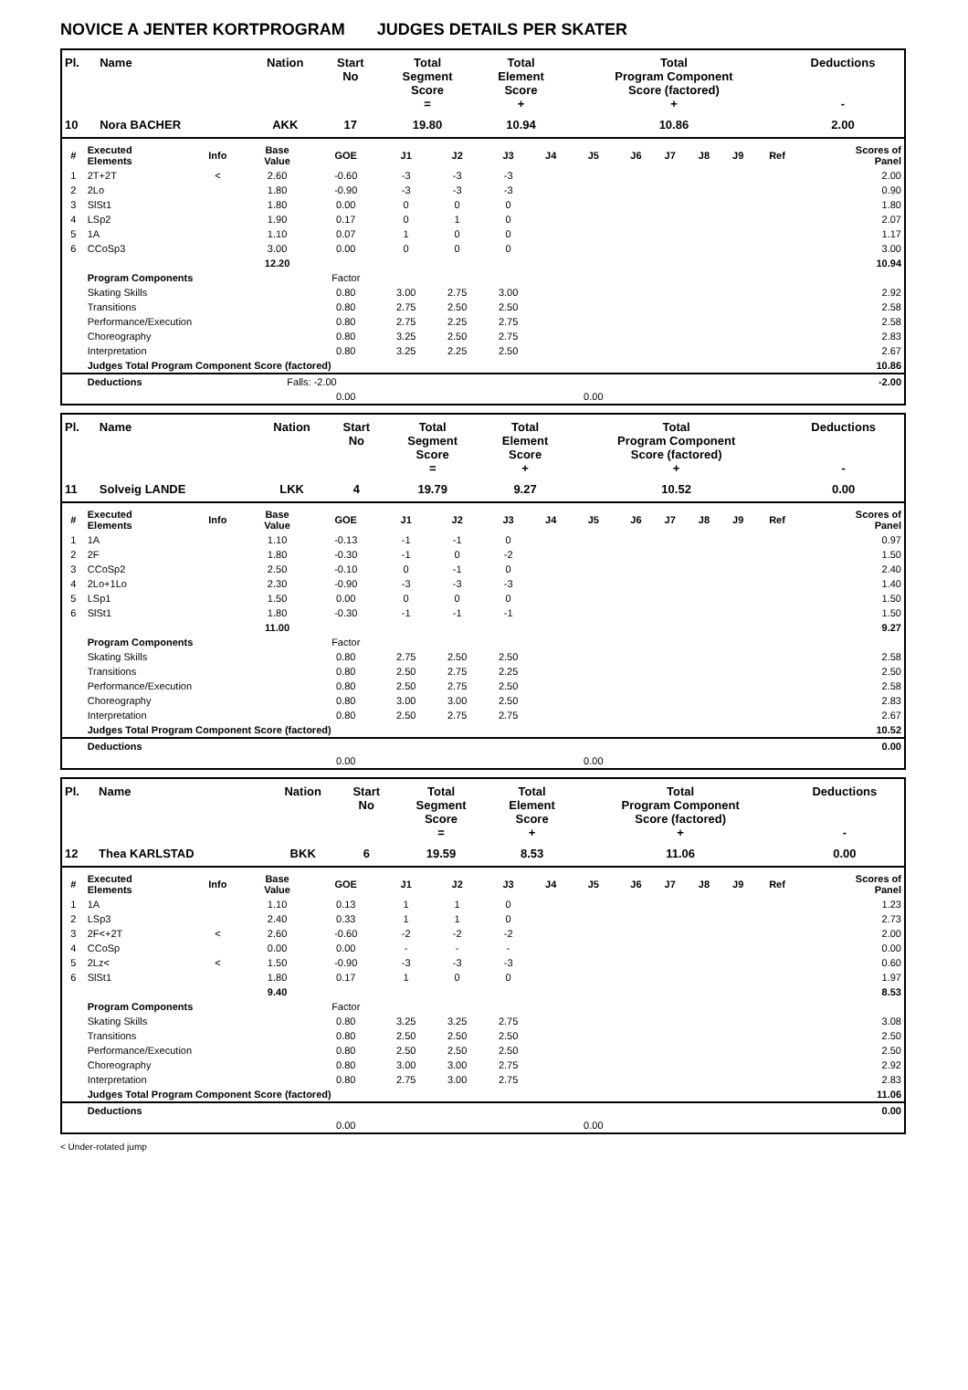NOVICE A JENTER KORTPROGRAM JUDGES DETAILS PER SKATER
| Pl. | Name | Nation | Start No | Total Segment Score = | Total Element Score + | Total Program Component Score (factored) + | Deductions - |
| --- | --- | --- | --- | --- | --- | --- | --- |
| 10 | Nora BACHER | AKK | 17 | 19.80 | 10.94 | 10.86 | 2.00 |
| # | Executed Elements | Info | Base Value | GOE | J1 | J2 | J3 | J4 | J5 | J6 | J7 | J8 | J9 | Ref | Scores of Panel |
| --- | --- | --- | --- | --- | --- | --- | --- | --- | --- | --- | --- | --- | --- | --- | --- |
| 1 | 2T+2T | < | 2.60 | -0.60 | -3 | -3 | -3 | | | | | | | | 2.00 |
| 2 | 2Lo | | 1.80 | -0.90 | -3 | -3 | -3 | | | | | | | | 0.90 |
| 3 | SlSt1 | | 1.80 | 0.00 | 0 | 0 | 0 | | | | | | | | 1.80 |
| 4 | LSp2 | | 1.90 | 0.17 | 0 | 1 | 0 | | | | | | | | 2.07 |
| 5 | 1A | | 1.10 | 0.07 | 1 | 0 | 0 | | | | | | | | 1.17 |
| 6 | CCoSp3 | | 3.00 | 0.00 | 0 | 0 | 0 | | | | | | | | 3.00 |
| | | | 12.20 | | | | | | | | | | | | 10.94 |
| | Program Components | | | Factor | | | | | | | | | | | |
| | Skating Skills | | | 0.80 | 3.00 | 2.75 | 3.00 | | | | | | | | 2.92 |
| | Transitions | | | 0.80 | 2.75 | 2.50 | 2.50 | | | | | | | | 2.58 |
| | Performance/Execution | | | 0.80 | 2.75 | 2.25 | 2.75 | | | | | | | | 2.58 |
| | Choreography | | | 0.80 | 3.25 | 2.50 | 2.75 | | | | | | | | 2.83 |
| | Interpretation | | | 0.80 | 3.25 | 2.25 | 2.50 | | | | | | | | 2.67 |
| | Judges Total Program Component Score (factored) | | | | | | | | | | | | | | 10.86 |
| | Deductions | | Falls: -2.00 | | | | | | | | | | | | -2.00 |
| | | | | 0.00 | | | | | 0.00 | | | | | | |
| Pl. | Name | Nation | Start No | Total Segment Score = | Total Element Score + | Total Program Component Score (factored) + | Deductions - |
| --- | --- | --- | --- | --- | --- | --- | --- |
| 11 | Solveig LANDE | LKK | 4 | 19.79 | 9.27 | 10.52 | 0.00 |
| # | Executed Elements | Info | Base Value | GOE | J1 | J2 | J3 | J4 | J5 | J6 | J7 | J8 | J9 | Ref | Scores of Panel |
| --- | --- | --- | --- | --- | --- | --- | --- | --- | --- | --- | --- | --- | --- | --- | --- |
| 1 | 1A | | 1.10 | -0.13 | -1 | -1 | 0 | | | | | | | | 0.97 |
| 2 | 2F | | 1.80 | -0.30 | -1 | 0 | -2 | | | | | | | | 1.50 |
| 3 | CCoSp2 | | 2.50 | -0.10 | 0 | -1 | 0 | | | | | | | | 2.40 |
| 4 | 2Lo+1Lo | | 2.30 | -0.90 | -3 | -3 | -3 | | | | | | | | 1.40 |
| 5 | LSp1 | | 1.50 | 0.00 | 0 | 0 | 0 | | | | | | | | 1.50 |
| 6 | SlSt1 | | 1.80 | -0.30 | -1 | -1 | -1 | | | | | | | | 1.50 |
| | | | 11.00 | | | | | | | | | | | | 9.27 |
| | Program Components | | | Factor | | | | | | | | | | | |
| | Skating Skills | | | 0.80 | 2.75 | 2.50 | 2.50 | | | | | | | | 2.58 |
| | Transitions | | | 0.80 | 2.50 | 2.75 | 2.25 | | | | | | | | 2.50 |
| | Performance/Execution | | | 0.80 | 2.50 | 2.75 | 2.50 | | | | | | | | 2.58 |
| | Choreography | | | 0.80 | 3.00 | 3.00 | 2.50 | | | | | | | | 2.83 |
| | Interpretation | | | 0.80 | 2.50 | 2.75 | 2.75 | | | | | | | | 2.67 |
| | Judges Total Program Component Score (factored) | | | | | | | | | | | | | | 10.52 |
| | Deductions | | | | | | | | | | | | | | 0.00 |
| | | | | 0.00 | | | | | 0.00 | | | | | | |
| Pl. | Name | Nation | Start No | Total Segment Score = | Total Element Score + | Total Program Component Score (factored) + | Deductions - |
| --- | --- | --- | --- | --- | --- | --- | --- |
| 12 | Thea KARLSTAD | BKK | 6 | 19.59 | 8.53 | 11.06 | 0.00 |
| # | Executed Elements | Info | Base Value | GOE | J1 | J2 | J3 | J4 | J5 | J6 | J7 | J8 | J9 | Ref | Scores of Panel |
| --- | --- | --- | --- | --- | --- | --- | --- | --- | --- | --- | --- | --- | --- | --- | --- |
| 1 | 1A | | 1.10 | 0.13 | 1 | 1 | 0 | | | | | | | | 1.23 |
| 2 | LSp3 | | 2.40 | 0.33 | 1 | 1 | 0 | | | | | | | | 2.73 |
| 3 | 2F<+2T | < | 2.60 | -0.60 | -2 | -2 | -2 | | | | | | | | 2.00 |
| 4 | CCoSp | | 0.00 | 0.00 | - | - | - | | | | | | | | 0.00 |
| 5 | 2Lz< | < | 1.50 | -0.90 | -3 | -3 | -3 | | | | | | | | 0.60 |
| 6 | SlSt1 | | 1.80 | 0.17 | 1 | 0 | 0 | | | | | | | | 1.97 |
| | | | 9.40 | | | | | | | | | | | | 8.53 |
| | Program Components | | | Factor | | | | | | | | | | | |
| | Skating Skills | | | 0.80 | 3.25 | 3.25 | 2.75 | | | | | | | | 3.08 |
| | Transitions | | | 0.80 | 2.50 | 2.50 | 2.50 | | | | | | | | 2.50 |
| | Performance/Execution | | | 0.80 | 2.50 | 2.50 | 2.50 | | | | | | | | 2.50 |
| | Choreography | | | 0.80 | 3.00 | 3.00 | 2.75 | | | | | | | | 2.92 |
| | Interpretation | | | 0.80 | 2.75 | 3.00 | 2.75 | | | | | | | | 2.83 |
| | Judges Total Program Component Score (factored) | | | | | | | | | | | | | | 11.06 |
| | Deductions | | | | | | | | | | | | | | 0.00 |
| | | | | 0.00 | | | | | 0.00 | | | | | | |
< Under-rotated jump